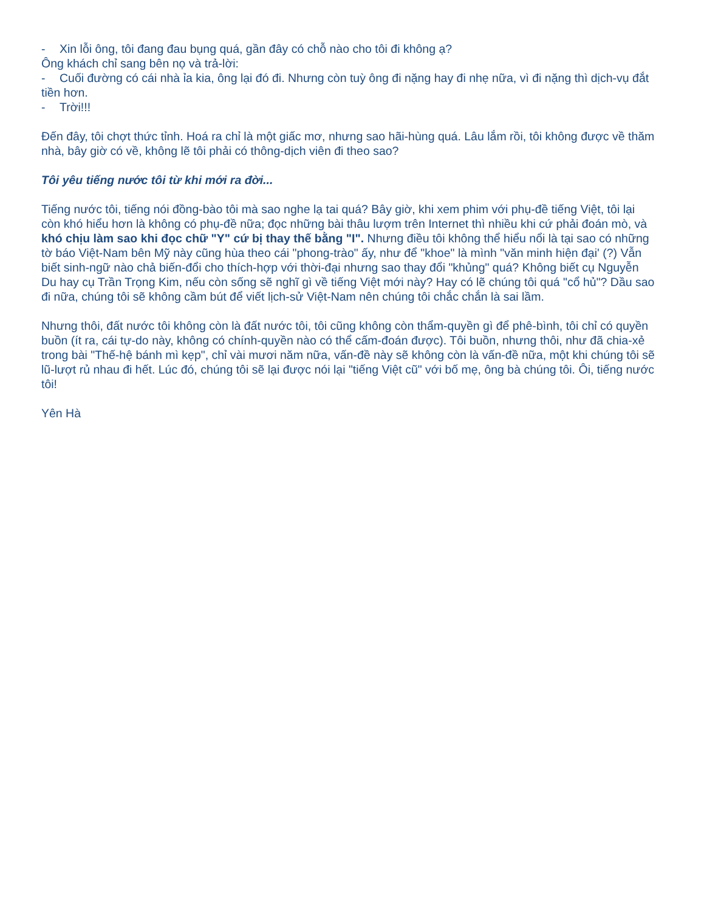- Xin lỗi ông, tôi đang đau bụng quá, gần đây có chỗ nào cho tôi đi không ạ?
Ông khách chỉ sang bên nọ và trả-lời:
- Cuối đường có cái nhà ỉa kia, ông lại đó đi. Nhưng còn tuỳ ông đi nặng hay đi nhẹ nữa, vì đi nặng thì dịch-vụ đắt tiền hơn.
- Trời!!!
Đến đây, tôi chợt thức tỉnh. Hoá ra chỉ là một giấc mơ, nhưng sao hãi-hùng quá. Lâu lắm rồi, tôi không được về thăm nhà, bây giờ có về, không lẽ tôi phải có thông-dịch viên đi theo sao?
Tôi yêu tiếng nước tôi từ khi mới ra đời...
Tiếng nước tôi, tiếng nói đồng-bào tôi mà sao nghe lạ tai quá? Bây giờ, khi xem phim với phụ-đề tiếng Việt, tôi lại còn khó hiểu hơn là không có phụ-đề nữa; đọc những bài thâu lượm trên Internet thì nhiều khi cứ phải đoán mò, và khó chịu làm sao khi đọc chữ "Y" cứ bị thay thế bằng "I". Nhưng điều tôi không thể hiểu nổi là tại sao có những tờ báo Việt-Nam bên Mỹ này cũng hùa theo cái "phong-trào" ấy, như để "khoe" là mình "văn minh hiện đại' (?) Vẫn biết sinh-ngữ nào chả biến-đổi cho thích-hợp với thời-đại nhưng sao thay đổi "khủng" quá? Không biết cụ Nguyễn Du hay cụ Trần Trọng Kim, nếu còn sống sẽ nghĩ gì về tiếng Việt mới này? Hay có lẽ chúng tôi quá "cổ hủ"? Dầu sao đi nữa, chúng tôi sẽ không cầm bút để viết lịch-sử Việt-Nam nên chúng tôi chắc chắn là sai lầm.
Nhưng thôi, đất nước tôi không còn là đất nước tôi, tôi cũng không còn thẩm-quyền gì để phê-bình, tôi chỉ có quyền buồn (ít ra, cái tự-do này, không có chính-quyền nào có thể cấm-đoán được). Tôi buồn, nhưng thôi, như đã chia-xẻ trong bài "Thế-hệ bánh mì kẹp", chỉ vài mươi năm nữa, vấn-đề này sẽ không còn là vấn-đề nữa, một khi chúng tôi sẽ lũ-lượt rủ nhau đi hết. Lúc đó, chúng tôi sẽ lại được nói lại "tiếng Việt cũ" với bố mẹ, ông bà chúng tôi. Ôi, tiếng nước tôi!
Yên Hà